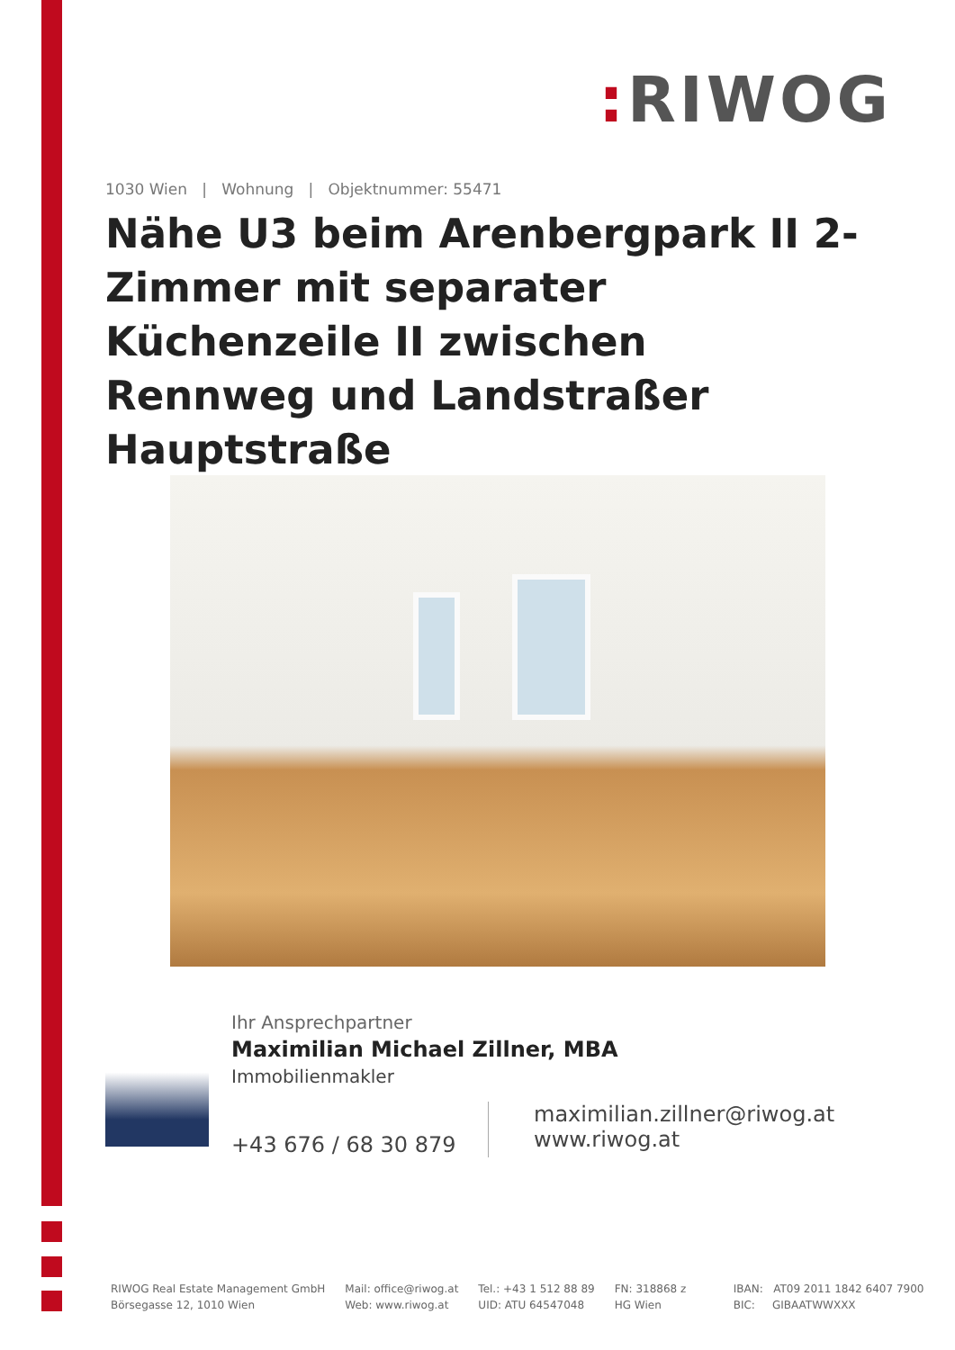: RIWOG
1030 Wien | Wohnung | Objektnummer: 55471
Nähe U3 beim Arenbergpark II 2-Zimmer mit separater Küchenzeile II zwischen Rennweg und Landstraßer Hauptstraße
Ihr Ansprechpartner
Maximilian Michael Zillner, MBA
Immobilienmakler
+43 676 / 68 30 879
maximilian.zillner@riwog.at
www.riwog.at
RIWOG Real Estate Management GmbH
Börsegasse 12, 1010 Wien
Mail: office@riwog.at
Web: www.riwog.at
Tel.: +43 1 512 88 89
UID: ATU 64547048
FN: 318868 z
HG Wien
IBAN: AT09 2011 1842 6407 7900
BIC: GIBAATWWXXX